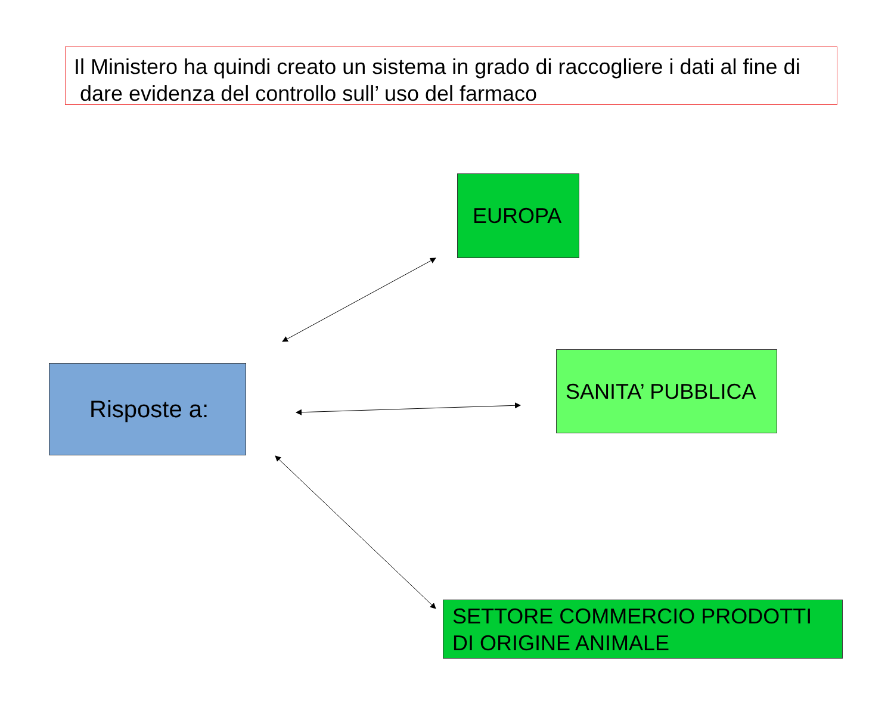Il Ministero ha quindi creato un sistema in grado di raccogliere i dati al fine di
dare evidenza del controllo sull’ uso del farmaco
EUROPA
Risposte a:
SANITA’ PUBBLICA
SETTORE COMMERCIO PRODOTTI
DI ORIGINE ANIMALE